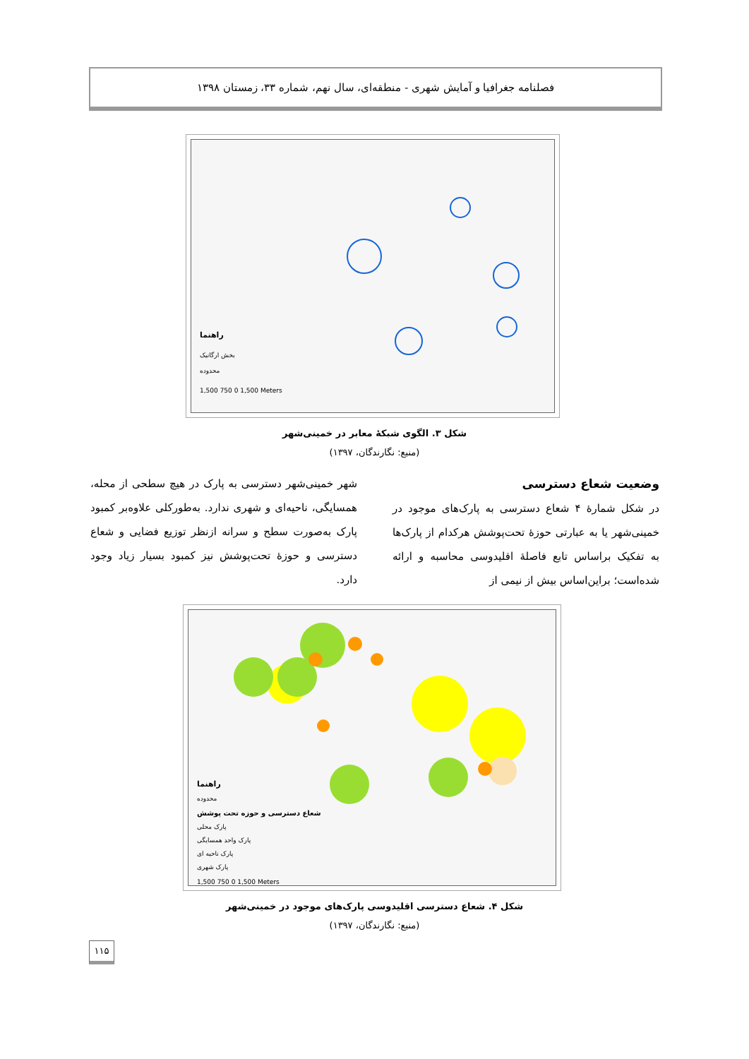فصلنامه جغرافیا و آمایش شهری - منطقه‌ای، سال نهم، شماره ۳۳، زمستان ۱۳۹۸
راهنما
بخش ارگانیک
محدوده
1,500 750 0 1,500 Meters
شکل ۳. الگوی شبکهٔ معابر در خمینی‌شهر
(منبع: نگارندگان، ۱۳۹۷)
وضعیت شعاع دسترسی
در شکل شمارهٔ ۴ شعاع دسترسی به پارک‌های موجود در خمینی‌شهر یا به عبارتی حوزهٔ تحت‌پوشش هرکدام از پارک‌ها به تفکیک براساس تابع فاصلهٔ اقلیدوسی محاسبه و ارائه شده‌است؛ براین‌اساس بیش از نیمی از
شهر خمینی‌شهر دسترسی به پارک در هیچ سطحی از محله، همسایگی، ناحیه‌ای و شهری ندارد. به‌طورکلی علاوه‌بر کمبود پارک به‌صورت سطح و سرانه ازنظر توزیع فضایی و شعاع دسترسی و حوزهٔ تحت‌پوشش نیز کمبود بسیار زیاد وجود دارد.
راهنما
محدوده
شعاع دسترسی و حوزه تحت پوشش
پارک محلی
پارک واحد همسایگی
پارک ناحیه ای
پارک شهری
1,500 750 0 1,500 Meters
شکل ۴. شعاع دسترسی اقلیدوسی پارک‌های موجود در خمینی‌شهر
(منبع: نگارندگان، ۱۳۹۷)
۱۱۵